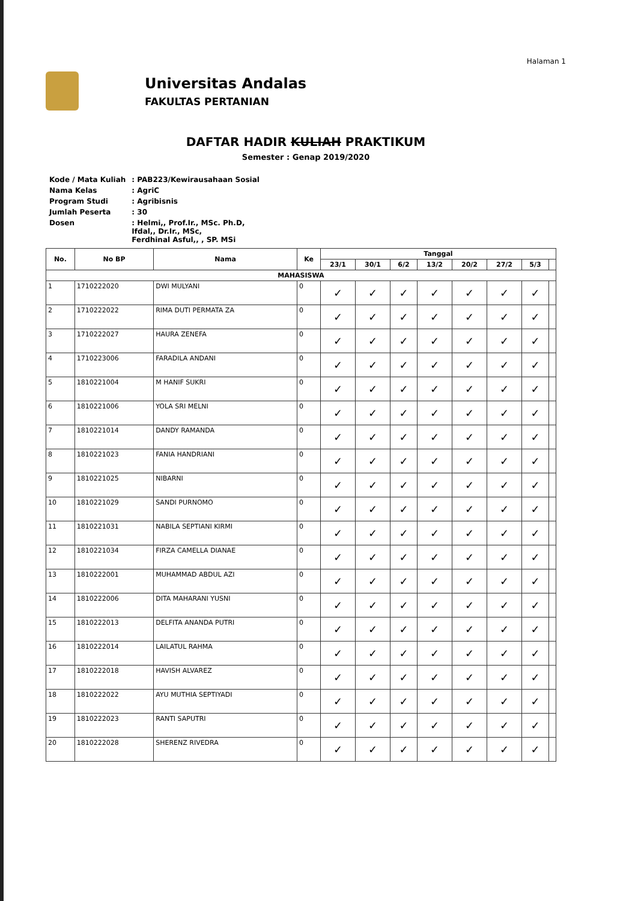Halaman 1
Universitas Andalas
FAKULTAS PERTANIAN
DAFTAR HADIR KULIAH PRAKTIKUM
Semester : Genap 2019/2020
| Kode / Mata Kuliah | : PAB223/Kewirausahaan Sosial |
| Nama Kelas | : AgriC |
| Program Studi | : Agribisnis |
| Jumlah Peserta | : 30 |
| Dosen | : Helmi,, Prof.Ir., MSc. Ph.D, Ifdal,, Dr.Ir., MSc, Ferdhinal Asful,, , SP. MSi |
| No. | No BP | Nama | Ke | Tanggal | | | | | | | |
| --- | --- | --- | --- | --- | --- | --- | --- | --- | --- | --- | --- |
| | | | | 23/1 | 30/1 | 6/2 | 13/2 | 20/2 | 27/2 | 5/3 | |
| MAHASISWA | | | | | | | | | | | |
| 1 | 1710222020 | DWI MULYANI | 0 | ✓ | ✓ | ✓ | ✓ | ✓ | ✓ | ✓ | |
| 2 | 1710222022 | RIMA DUTI PERMATA ZA | 0 | ✓ | ✓ | ✓ | ✓ | ✓ | ✓ | ✓ | |
| 3 | 1710222027 | HAURA ZENEFA | 0 | ✓ | ✓ | ✓ | ✓ | ✓ | ✓ | ✓ | |
| 4 | 1710223006 | FARADILA ANDANI | 0 | ✓ | ✓ | ✓ | ✓ | ✓ | ✓ | ✓ | |
| 5 | 1810221004 | M HANIF SUKRI | 0 | ✓ | ✓ | ✓ | ✓ | ✓ | ✓ | ✓ | |
| 6 | 1810221006 | YOLA SRI MELNI | 0 | ✓ | ✓ | ✓ | ✓ | ✓ | ✓ | ✓ | |
| 7 | 1810221014 | DANDY RAMANDA | 0 | ✓ | ✓ | ✓ | ✓ | ✓ | ✓ | ✓ | |
| 8 | 1810221023 | FANIA HANDRIANI | 0 | ✓ | ✓ | ✓ | ✓ | ✓ | ✓ | ✓ | |
| 9 | 1810221025 | NIBARNI | 0 | ✓ | ✓ | ✓ | ✓ | ✓ | ✓ | ✓ | |
| 10 | 1810221029 | SANDI PURNOMO | 0 | ✓ | ✓ | ✓ | ✓ | ✓ | ✓ | ✓ | |
| 11 | 1810221031 | NABILA SEPTIANI KIRMI | 0 | ✓ | ✓ | ✓ | ✓ | ✓ | ✓ | ✓ | |
| 12 | 1810221034 | FIRZA CAMELLA DIANAE | 0 | ✓ | ✓ | ✓ | ✓ | ✓ | ✓ | ✓ | |
| 13 | 1810222001 | MUHAMMAD ABDUL AZI | 0 | ✓ | ✓ | ✓ | ✓ | ✓ | ✓ | ✓ | |
| 14 | 1810222006 | DITA MAHARANI YUSNI | 0 | ✓ | ✓ | ✓ | ✓ | ✓ | ✓ | ✓ | |
| 15 | 1810222013 | DELFITA ANANDA PUTRI | 0 | ✓ | ✓ | ✓ | ✓ | ✓ | ✓ | ✓ | |
| 16 | 1810222014 | LAILATUL RAHMA | 0 | ✓ | ✓ | ✓ | ✓ | ✓ | ✓ | ✓ | |
| 17 | 1810222018 | HAVISH ALVAREZ | 0 | ✓ | ✓ | ✓ | ✓ | ✓ | ✓ | ✓ | |
| 18 | 1810222022 | AYU MUTHIA SEPTIYADI | 0 | ✓ | ✓ | ✓ | ✓ | ✓ | ✓ | ✓ | |
| 19 | 1810222023 | RANTI SAPUTRI | 0 | ✓ | ✓ | ✓ | ✓ | ✓ | ✓ | ✓ | |
| 20 | 1810222028 | SHERENZ RIVEDRA | 0 | ✓ | ✓ | ✓ | ✓ | ✓ | ✓ | ✓ | |